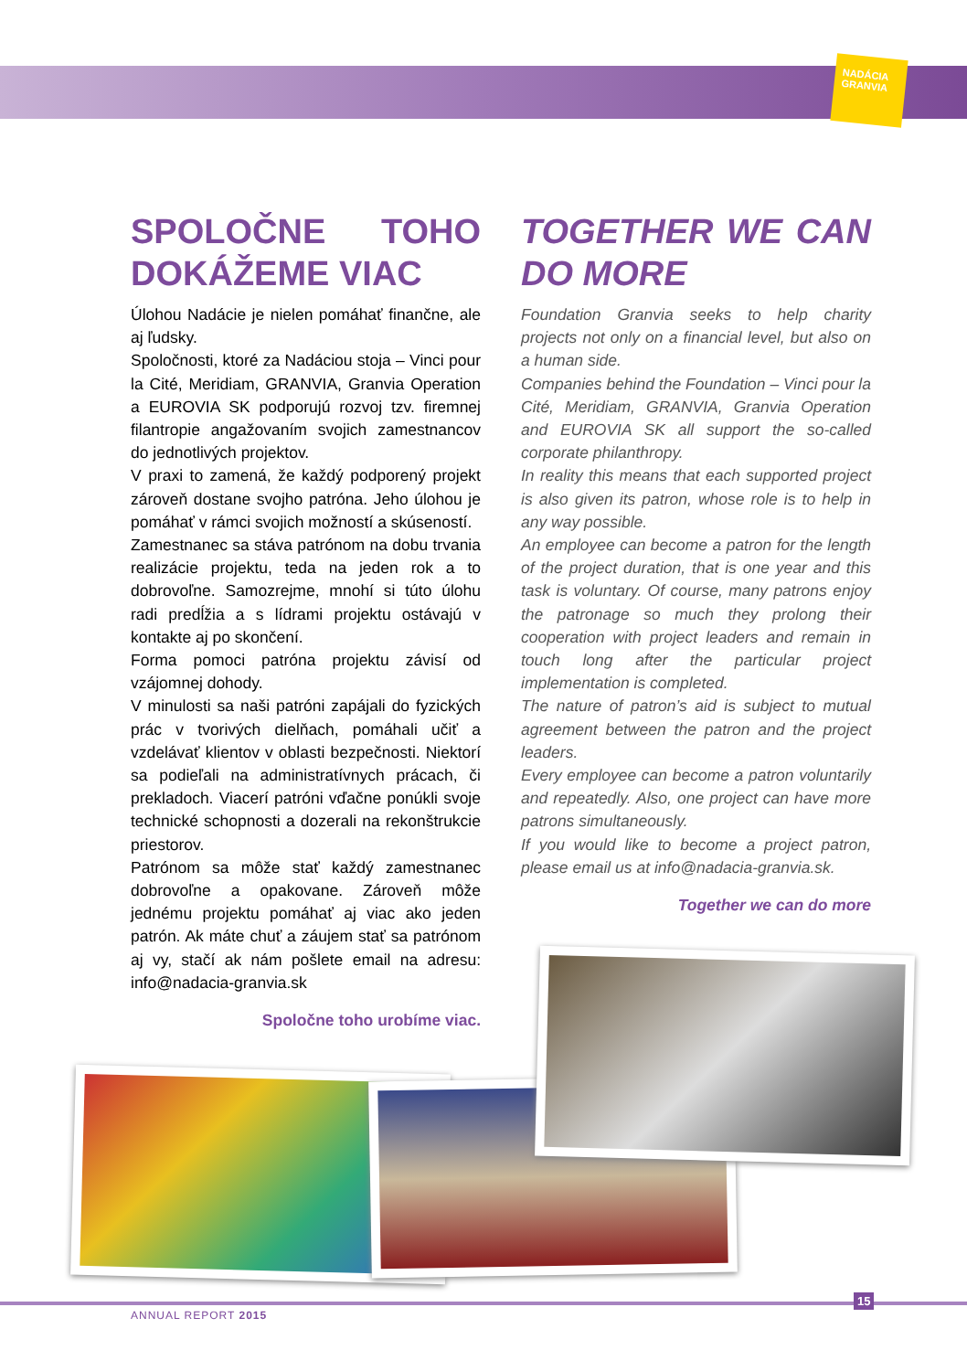NADÁCIA GRANVIA
SPOLOČNE TOHO DOKÁŽEME VIAC
Úlohou Nadácie je nielen pomáhať finančne, ale aj ľudsky.
Spoločnosti, ktoré za Nadáciou stoja – Vinci pour la Cité, Meridiam, GRANVIA, Granvia Operation a EUROVIA SK podporujú rozvoj tzv. firemnej filantropie angažovaním svojich zamestnancov do jednotlivých projektov.
V praxi to zamená, že každý podporený projekt zároveň dostane svojho patróna. Jeho úlohou je pomáhať v rámci svojich možností a skúseností.
Zamestnanec sa stáva patrónom na dobu trvania realizácie projektu, teda na jeden rok a to dobrovoľne. Samozrejme, mnohí si túto úlohu radi predĺžia a s lídrami projektu ostávajú v kontakte aj po skončení.
Forma pomoci patróna projektu závisí od vzájomnej dohody.
V minulosti sa naši patróni zapájali do fyzických prác v tvorivých dielňach, pomáhali učiť a vzdelávať klientov v oblasti bezpečnosti. Niektorí sa podieľali na administratívnych prácach, či prekladoch. Viacerí patróni vďačne ponúkli svoje technické schopnosti a dozerali na rekonštrukcie priestorov.
Patrónom sa môže stať každý zamestnanec dobrovoľne a opakovane. Zároveň môže jednému projektu pomáhať aj viac ako jeden patrón. Ak máte chuť a záujem stať sa patrónom aj vy, stačí ak nám pošlete email na adresu: info@nadacia-granvia.sk
Spoločne toho urobíme viac.
TOGETHER WE CAN DO MORE
Foundation Granvia seeks to help charity projects not only on a financial level, but also on a human side.
Companies behind the Foundation – Vinci pour la Cité, Meridiam, GRANVIA, Granvia Operation and EUROVIA SK all support the so-called corporate philanthropy.
In reality this means that each supported project is also given its patron, whose role is to help in any way possible.
An employee can become a patron for the length of the project duration, that is one year and this task is voluntary. Of course, many patrons enjoy the patronage so much they prolong their cooperation with project leaders and remain in touch long after the particular project implementation is completed.
The nature of patron’s aid is subject to mutual agreement between the patron and the project leaders.
Every employee can become a patron voluntarily and repeatedly. Also, one project can have more patrons simultaneously.
If you would like to become a project patron, please email us at info@nadacia-granvia.sk.
Together we can do more
ANNUAL REPORT 2015
15